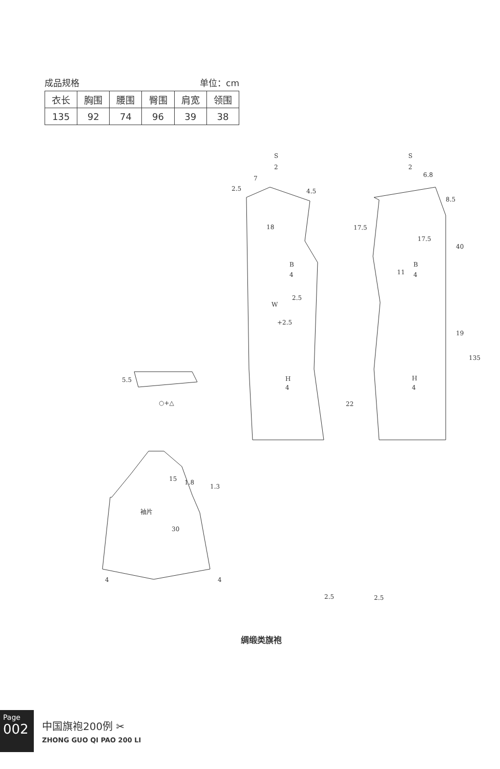成品规格 单位：cm
| 衣长 | 胸围 | 腰围 | 臀围 | 肩宽 | 领围 |
| 135 | 92 | 74 | 96 | 39 | 38 |
S
2
S
2
7
2.5
4.5
18
B
4
2.5
W
+2.5
H
4
6.8
8.5
17.5
17.5
40
B
4
11
19
135
H
4
22
5.5
○+△
15
1.8
1.3
袖片
30
4
4
2.5
2.5
绸缎类旗袍
Page
002
中国旗袍200例 ✂
ZHONG GUO QI PAO 200 LI